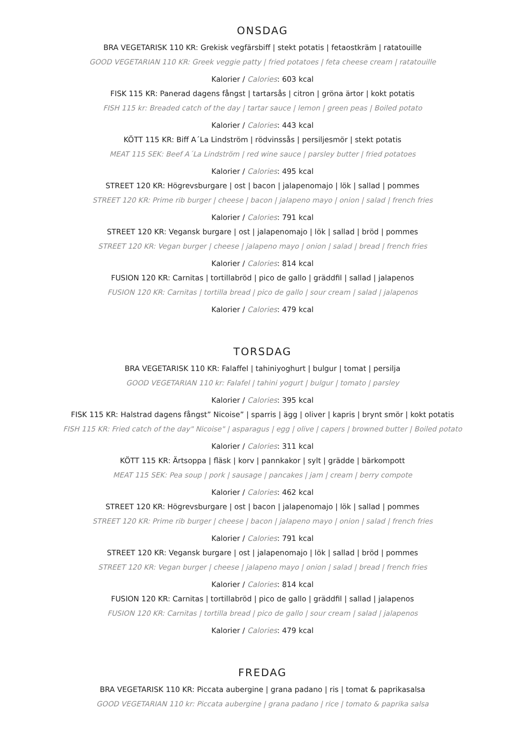ONSDAG
BRA VEGETARISK 110 KR: Grekisk vegfärsbiff | stekt potatis | fetaostkräm | ratatouille
GOOD VEGETARIAN 110 KR: Greek veggie patty | fried potatoes | feta cheese cream | ratatouille
Kalorier / Calories: 603 kcal
FISK 115 KR: Panerad dagens fångst | tartarsås | citron | gröna ärtor | kokt potatis
FISH 115 kr: Breaded catch of the day | tartar sauce | lemon | green peas | Boiled potato
Kalorier / Calories: 443 kcal
KÖTT 115 KR: Biff A´La Lindström | rödvinssås | persiljesmör | stekt potatis
MEAT 115 SEK: Beef A´La Lindström | red wine sauce | parsley butter | fried potatoes
Kalorier / Calories: 495 kcal
STREET 120 KR: Högrevsburgare | ost | bacon | jalapenomajo | lök | sallad | pommes
STREET 120 KR: Prime rib burger | cheese | bacon | jalapeno mayo | onion | salad | french fries
Kalorier / Calories: 791 kcal
STREET 120 KR: Vegansk burgare | ost | jalapenomajo | lök | sallad | bröd | pommes
STREET 120 KR: Vegan burger | cheese | jalapeno mayo | onion | salad | bread | french fries
Kalorier / Calories: 814 kcal
FUSION 120 KR: Carnitas | tortillabröd | pico de gallo | gräddfil | sallad | jalapenos
FUSION 120 KR: Carnitas | tortilla bread | pico de gallo | sour cream | salad | jalapenos
Kalorier / Calories: 479 kcal
TORSDAG
BRA VEGETARISK 110 KR: Falaffel | tahiniyoghurt | bulgur | tomat | persilja
GOOD VEGETARIAN 110 kr: Falafel | tahini yogurt | bulgur | tomato | parsley
Kalorier / Calories: 395 kcal
FISK 115 KR: Halstrad dagens fångst” Nicoise” | sparris | ägg | oliver | kapris | brynt smör | kokt potatis
FISH 115 KR: Fried catch of the day" Nicoise" | asparagus | egg | olive | capers | browned butter | Boiled potato
Kalorier / Calories: 311 kcal
KÖTT 115 KR: Ärtsoppa | fläsk | korv | pannkakor | sylt | grädde | bärkompott
MEAT 115 SEK: Pea soup | pork | sausage | pancakes | jam | cream | berry compote
Kalorier / Calories: 462 kcal
STREET 120 KR: Högrevsburgare | ost | bacon | jalapenomajo | lök | sallad | pommes
STREET 120 KR: Prime rib burger | cheese | bacon | jalapeno mayo | onion | salad | french fries
Kalorier / Calories: 791 kcal
STREET 120 KR: Vegansk burgare | ost | jalapenomajo | lök | sallad | bröd | pommes
STREET 120 KR: Vegan burger | cheese | jalapeno mayo | onion | salad | bread | french fries
Kalorier / Calories: 814 kcal
FUSION 120 KR: Carnitas | tortillabröd | pico de gallo | gräddfil | sallad | jalapenos
FUSION 120 KR: Carnitas | tortilla bread | pico de gallo | sour cream | salad | jalapenos
Kalorier / Calories: 479 kcal
FREDAG
BRA VEGETARISK 110 KR: Piccata aubergine | grana padano | ris | tomat & paprikasalsa
GOOD VEGETARIAN 110 kr: Piccata aubergine | grana padano | rice | tomato & paprika salsa